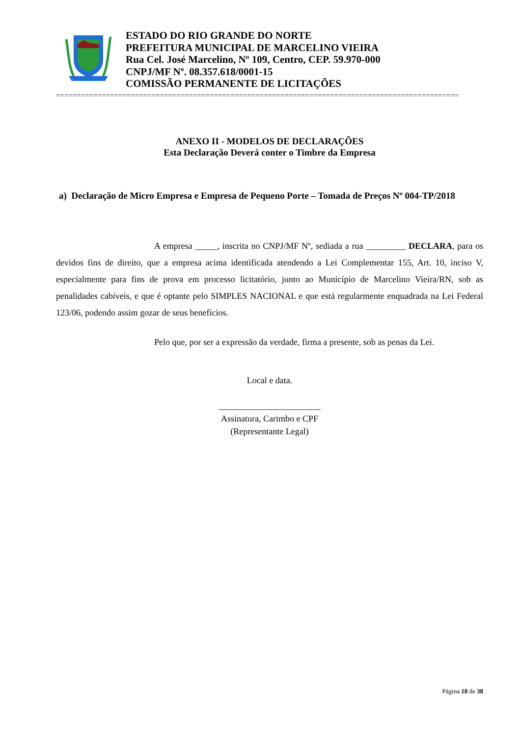ESTADO DO RIO GRANDE DO NORTE
PREFEITURA MUNICIPAL DE MARCELINO VIEIRA
Rua Cel. José Marcelino, Nº 109, Centro, CEP. 59.970-000
CNPJ/MF Nº. 08.357.618/0001-15
COMISSÃO PERMANENTE DE LICITAÇÕES
=================================================================================================
ANEXO II - MODELOS DE DECLARAÇÕES
Esta Declaração Deverá conter o Timbre da Empresa
a) Declaração de Micro Empresa e Empresa de Pequeno Porte – Tomada de Preços Nº 004-TP/2018
A empresa _____, inscrita no CNPJ/MF Nº, sediada a rua _________ DECLARA, para os devidos fins de direito, que a empresa acima identificada atendendo a Lei Complementar 155, Art. 10, inciso V, especialmente para fins de prova em processo licitatório, junto ao Município de Marcelino Vieira/RN, sob as penalidades cabíveis, e que é optante pelo SIMPLES NACIONAL e que está regularmente enquadrada na Lei Federal 123/06, podendo assim gozar de seus benefícios.
Pelo que, por ser a expressão da verdade, firma a presente, sob as penas da Lei.
Local e data.
_______________________
Assinatura, Carimbo e CPF
(Representante Legal)
Página 18 de 38